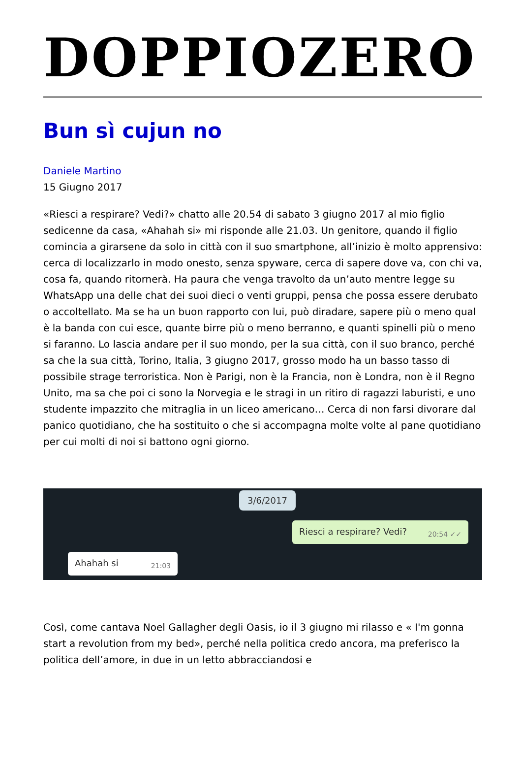DOPPIOZERO
Bun sì cujun no
Daniele Martino
15 Giugno 2017
«Riesci a respirare? Vedi?» chatto alle 20.54 di sabato 3 giugno 2017 al mio figlio sedicenne da casa, «Ahahah si» mi risponde alle 21.03. Un genitore, quando il figlio comincia a girarsene da solo in città con il suo smartphone, all’inizio è molto apprensivo: cerca di localizzarlo in modo onesto, senza spyware, cerca di sapere dove va, con chi va, cosa fa, quando ritornerà. Ha paura che venga travolto da un’auto mentre legge su WhatsApp una delle chat dei suoi dieci o venti gruppi, pensa che possa essere derubato o accoltellato. Ma se ha un buon rapporto con lui, può diradare, sapere più o meno qual è la banda con cui esce, quante birre più o meno berranno, e quanti spinelli più o meno si faranno. Lo lascia andare per il suo mondo, per la sua città, con il suo branco, perché sa che la sua città, Torino, Italia, 3 giugno 2017, grosso modo ha un basso tasso di possibile strage terroristica. Non è Parigi, non è la Francia, non è Londra, non è il Regno Unito, ma sa che poi ci sono la Norvegia e le stragi in un ritiro di ragazzi laburisti, e uno studente impazzito che mitraglia in un liceo americano… Cerca di non farsi divorare dal panico quotidiano, che ha sostituito o che si accompagna molte volte al pane quotidiano per cui molti di noi si battono ogni giorno.
3/6/2017
Riesci a respirare? Vedi? 20:54 ✓✓
Ahahah si 21:03
Così, come cantava Noel Gallagher degli Oasis, io il 3 giugno mi rilasso e « I'm gonna start a revolution from my bed», perché nella politica credo ancora, ma preferisco la politica dell’amore, in due in un letto abbracciandosi e